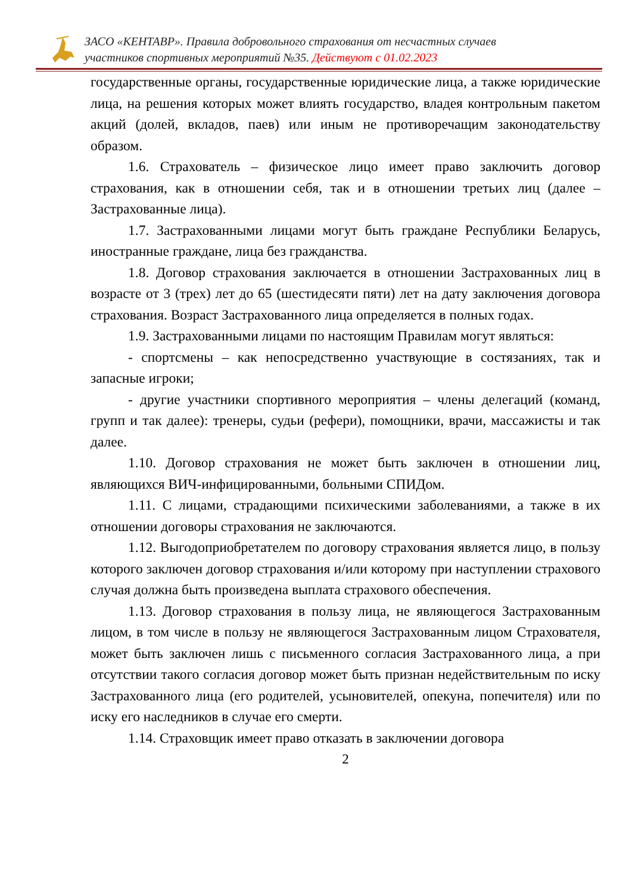ЗАСО «КЕНТАВР». Правила добровольного страхования от несчастных случаев
участников спортивных мероприятий №35. Действуют с 01.02.2023
государственные органы, государственные юридические лица, а также юридические лица, на решения которых может влиять государство, владея контрольным пакетом акций (долей, вкладов, паев) или иным не противоречащим законодательству образом.
1.6. Страхователь – физическое лицо имеет право заключить договор страхования, как в отношении себя, так и в отношении третьих лиц (далее – Застрахованные лица).
1.7. Застрахованными лицами могут быть граждане Республики Беларусь, иностранные граждане, лица без гражданства.
1.8. Договор страхования заключается в отношении Застрахованных лиц в возрасте от 3 (трех) лет до 65 (шестидесяти пяти) лет на дату заключения договора страхования. Возраст Застрахованного лица определяется в полных годах.
1.9. Застрахованными лицами по настоящим Правилам могут являться:
- спортсмены – как непосредственно участвующие в состязаниях, так и запасные игроки;
- другие участники спортивного мероприятия – члены делегаций (команд, групп и так далее): тренеры, судьи (рефери), помощники, врачи, массажисты и так далее.
1.10. Договор страхования не может быть заключен в отношении лиц, являющихся ВИЧ-инфицированными, больными СПИДом.
1.11. С лицами, страдающими психическими заболеваниями, а также в их отношении договоры страхования не заключаются.
1.12. Выгодоприобретателем по договору страхования является лицо, в пользу которого заключен договор страхования и/или которому при наступлении страхового случая должна быть произведена выплата страхового обеспечения.
1.13. Договор страхования в пользу лица, не являющегося Застрахованным лицом, в том числе в пользу не являющегося Застрахованным лицом Страхователя, может быть заключен лишь с письменного согласия Застрахованного лица, а при отсутствии такого согласия договор может быть признан недействительным по иску Застрахованного лица (его родителей, усыновителей, опекуна, попечителя) или по иску его наследников в случае его смерти.
1.14. Страховщик имеет право отказать в заключении договора
2